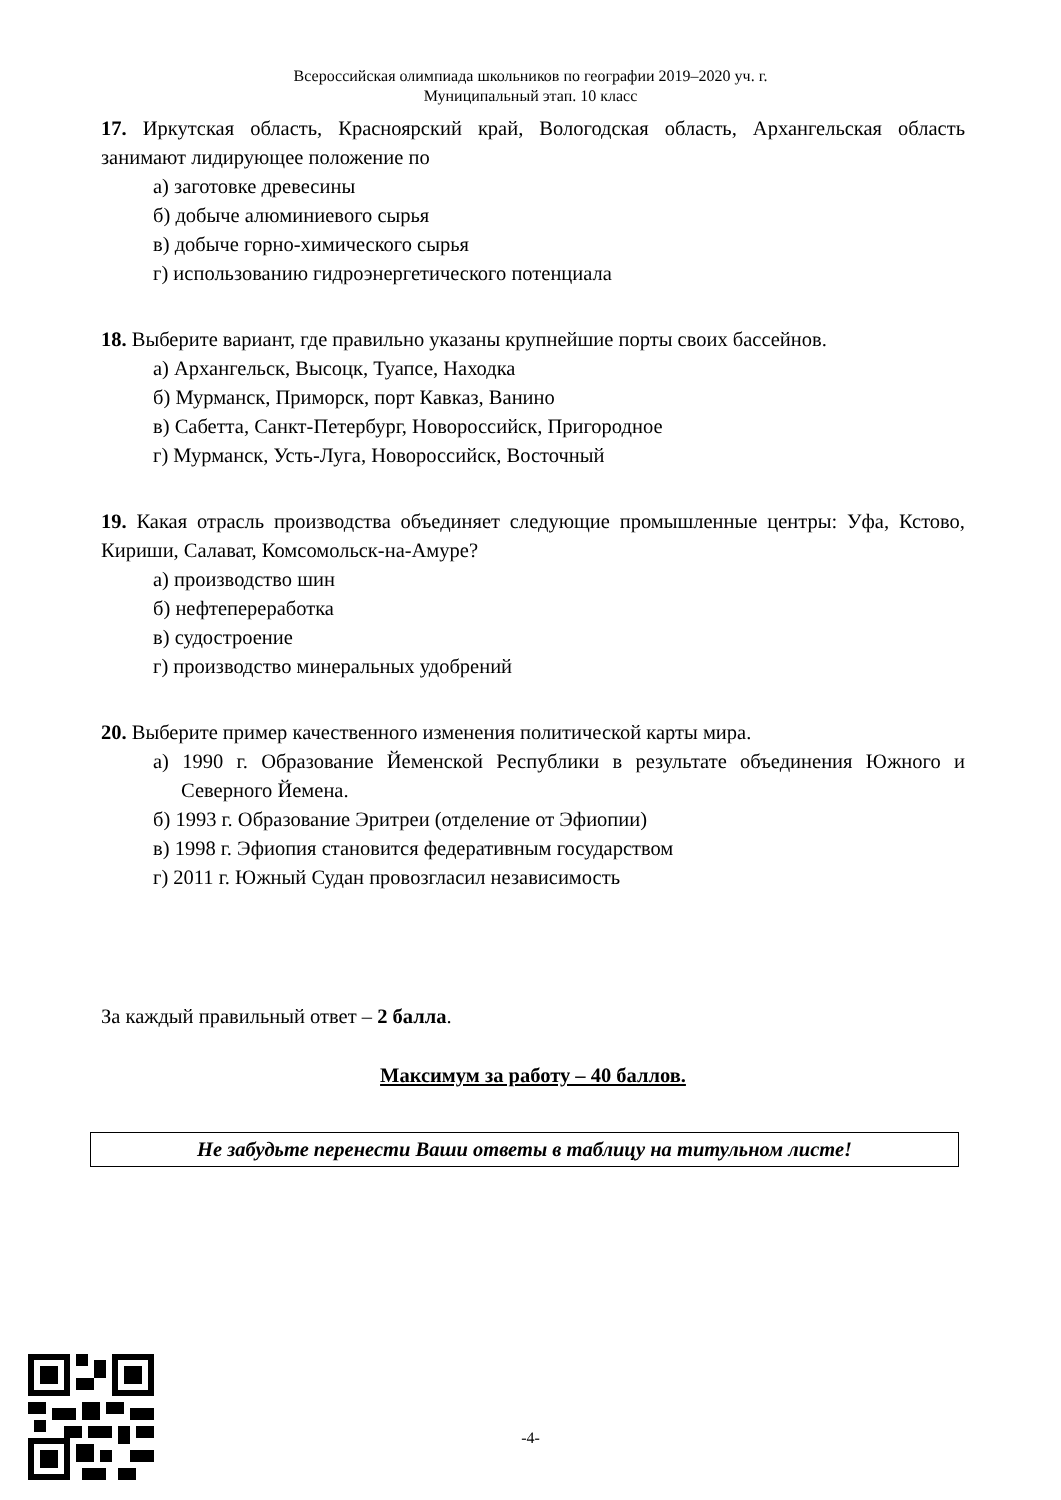Всероссийская олимпиада школьников по географии 2019–2020 уч. г.
Муниципальный этап. 10 класс
17. Иркутская область, Красноярский край, Вологодская область, Архангельская область занимают лидирующее положение по
а) заготовке древесины
б) добыче алюминиевого сырья
в) добыче горно-химического сырья
г) использованию гидроэнергетического потенциала
18. Выберите вариант, где правильно указаны крупнейшие порты своих бассейнов.
а) Архангельск, Высоцк, Туапсе, Находка
б) Мурманск, Приморск, порт Кавказ, Ванино
в) Сабетта, Санкт-Петербург, Новороссийск, Пригородное
г) Мурманск, Усть-Луга, Новороссийск, Восточный
19. Какая отрасль производства объединяет следующие промышленные центры: Уфа, Кстово, Кириши, Салават, Комсомольск-на-Амуре?
а) производство шин
б) нефтепереработка
в) судостроение
г) производство минеральных удобрений
20. Выберите пример качественного изменения политической карты мира.
а) 1990 г. Образование Йеменской Республики в результате объединения Южного и Северного Йемена.
б) 1993 г. Образование Эритреи (отделение от Эфиопии)
в) 1998 г. Эфиопия становится федеративным государством
г) 2011 г. Южный Судан провозгласил независимость
За каждый правильный ответ – 2 балла.
Максимум за работу – 40 баллов.
Не забудьте перенести Ваши ответы в таблицу на титульном листе!
-4-